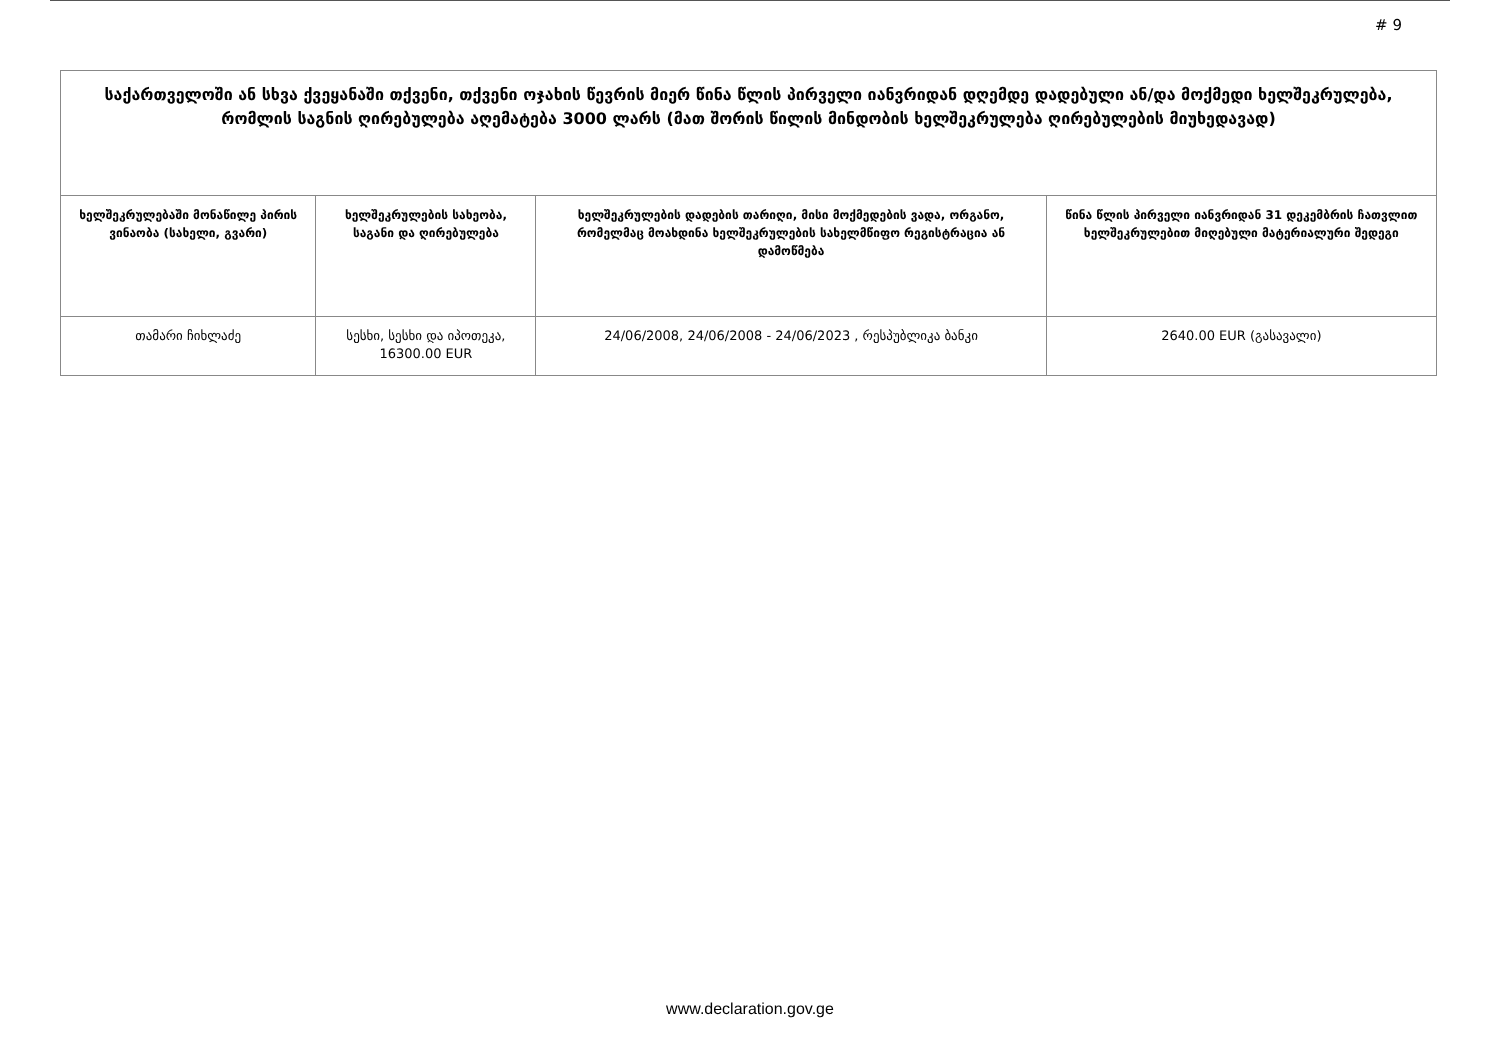# 9
| საქართველოში ან სხვა ქვეყანაში თქვენი, თქვენი ოჯახის წევრის მიერ წინა წლის პირველი იანვრიდან დღემდე დადებული ან/და მოქმედი ხელშეკრულება, რომლის საგნის ღირებულება აღემატება 3000 ლარს (მათ შორის წილის მინდობის ხელშეკრულება ღირებულების მიუხედავად) | | | |
| --- | --- | --- | --- |
| ხელშეკრულებაში მონაწილე პირის ვინაობა (სახელი, გვარი) | ხელშეკრულების სახეობა, საგანი და ღირებულება | ხელშეკრულების დადების თარიღი, მისი მოქმედების ვადა, ორგანო, რომელმაც მოახდინა ხელშეკრულების სახელმწიფო რეგისტრაცია ან დამოწმება | წინა წლის პირველი იანვრიდან 31 დეკემბრის ჩათვლით ხელშეკრულებით მიღებული მატერიალური შედეგი |
| თამარი ჩიხლაძე | სესხი, სესხი და იპოთეკა, 16300.00 EUR | 24/06/2008, 24/06/2008 - 24/06/2023 , რესპუბლიკა ბანკი | 2640.00 EUR (გასავალი) |
www.declaration.gov.ge